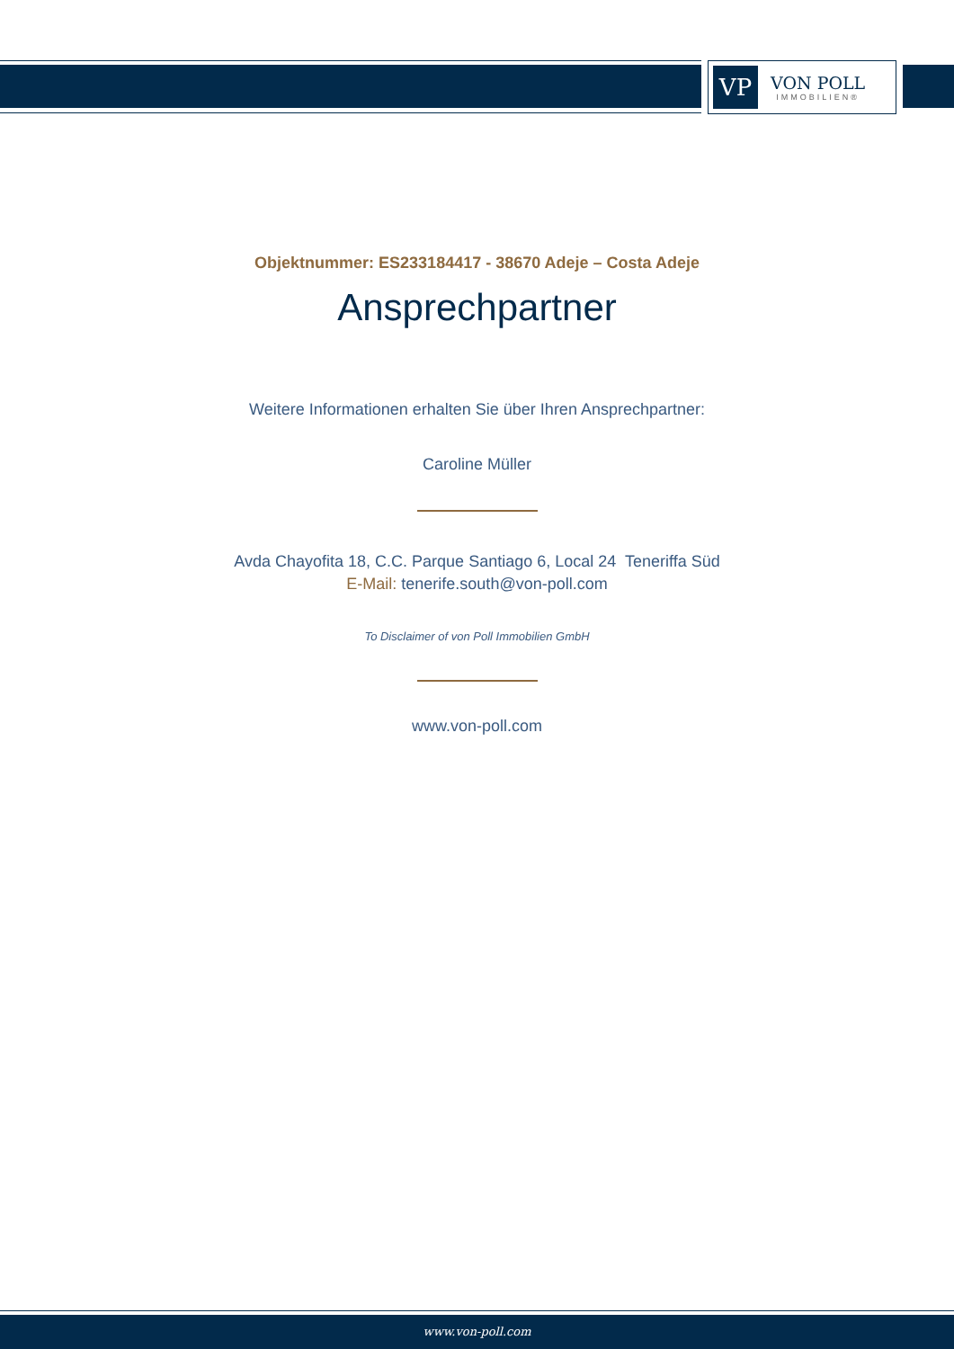VP
VON POLL
IMMOBILIEN®
Objektnummer: ES233184417 - 38670 Adeje – Costa Adeje
Ansprechpartner
Weitere Informationen erhalten Sie über Ihren Ansprechpartner:
Caroline Müller
Avda Chayofita 18, C.C. Parque Santiago 6, Local 24 Teneriffa Süd
E-Mail: tenerife.south@von-poll.com
To Disclaimer of von Poll Immobilien GmbH
www.von-poll.com
www.von-poll.com